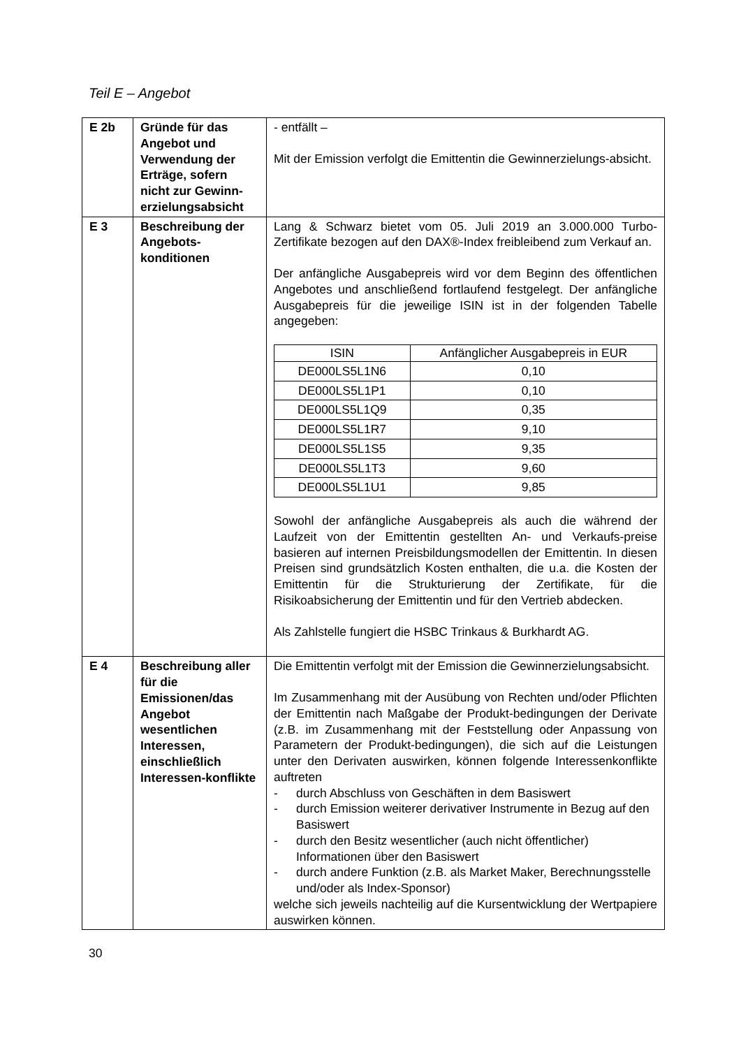Teil E – Angebot
| E 2b | Gründe für das Angebot und Verwendung der Erträge, sofern nicht zur Gewinn-erzielungsabsicht | - entfällt – Mit der Emission verfolgt die Emittentin die Gewinnerzielungs-absicht. |
| E 3 | Beschreibung der Angebots-konditionen | Lang & Schwarz bietet vom 05. Juli 2019 an 3.000.000 Turbo-Zertifikate bezogen auf den DAX®-Index freibleibend zum Verkauf an. Der anfängliche Ausgabepreis wird vor dem Beginn des öffentlichen Angebotes und anschließend fortlaufend festgelegt. Der anfängliche Ausgabepreis für die jeweilige ISIN ist in der folgenden Tabelle angegeben: / ISIN / Anfänglicher Ausgabepreis in EUR / / --- / --- / / DE000LS5L1N6 / 0,10 / / DE000LS5L1P1 / 0,10 / / DE000LS5L1Q9 / 0,35 / / DE000LS5L1R7 / 9,10 / / DE000LS5L1S5 / 9,35 / / DE000LS5L1T3 / 9,60 / / DE000LS5L1U1 / 9,85 / Sowohl der anfängliche Ausgabepreis als auch die während der Laufzeit von der Emittentin gestellten An- und Verkaufs-preise basieren auf internen Preisbildungsmodellen der Emittentin. In diesen Preisen sind grundsätzlich Kosten enthalten, die u.a. die Kosten der Emittentin für die Strukturierung der Zertifikate, für die Risikoabsicherung der Emittentin und für den Vertrieb abdecken. Als Zahlstelle fungiert die HSBC Trinkaus & Burkhardt AG. |
| E 4 | Beschreibung aller für die Emissionen/das Angebot wesentlichen Interessen, einschließlich Interessen-konflikte | Die Emittentin verfolgt mit der Emission die Gewinnerzielungsabsicht. Im Zusammenhang mit der Ausübung von Rechten und/oder Pflichten der Emittentin nach Maßgabe der Produkt-bedingungen der Derivate (z.B. im Zusammenhang mit der Feststellung oder Anpassung von Parametern der Produkt-bedingungen), die sich auf die Leistungen unter den Derivaten auswirken, können folgende Interessenkonflikte auftreten - durch Abschluss von Geschäften in dem Basiswert - durch Emission weiterer derivativer Instrumente in Bezug auf den Basiswert - durch den Besitz wesentlicher (auch nicht öffentlicher) Informationen über den Basiswert - durch andere Funktion (z.B. als Market Maker, Berechnungsstelle und/oder als Index-Sponsor) welche sich jeweils nachteilig auf die Kursentwicklung der Wertpapiere auswirken können. |
30